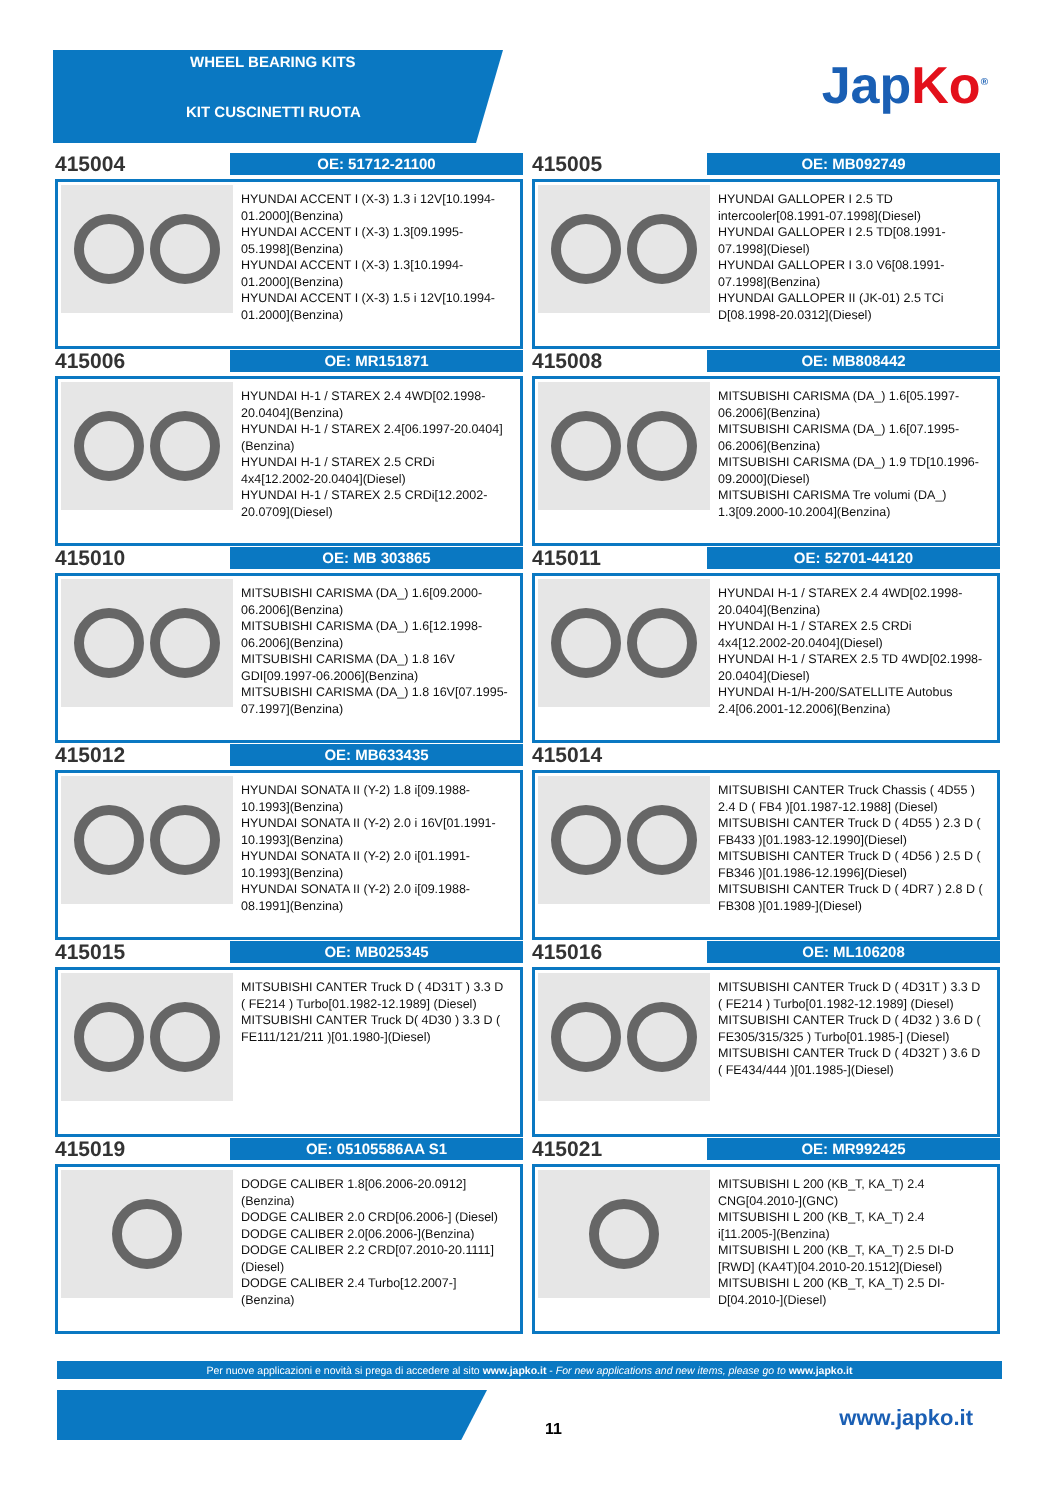WHEEL BEARING KITS
KIT CUSCINETTI RUOTA
JapKo<sup>®</sup>
415004
OE: 51712-21100
HYUNDAI ACCENT I (X-3) 1.3 i 12V[10.1994-01.2000](Benzina)
HYUNDAI ACCENT I (X-3) 1.3[09.1995-05.1998](Benzina)
HYUNDAI ACCENT I (X-3) 1.3[10.1994-01.2000](Benzina)
HYUNDAI ACCENT I (X-3) 1.5 i 12V[10.1994-01.2000](Benzina)
415005
OE: MB092749
HYUNDAI GALLOPER I 2.5 TD intercooler[08.1991-07.1998](Diesel)
HYUNDAI GALLOPER I 2.5 TD[08.1991-07.1998](Diesel)
HYUNDAI GALLOPER I 3.0 V6[08.1991-07.1998](Benzina)
HYUNDAI GALLOPER II (JK-01) 2.5 TCi D[08.1998-20.0312](Diesel)
415006
OE: MR151871
HYUNDAI H-1 / STAREX 2.4 4WD[02.1998-20.0404](Benzina)
HYUNDAI H-1 / STAREX 2.4[06.1997-20.0404](Benzina)
HYUNDAI H-1 / STAREX 2.5 CRDi 4x4[12.2002-20.0404](Diesel)
HYUNDAI H-1 / STAREX 2.5 CRDi[12.2002-20.0709](Diesel)
415008
OE: MB808442
MITSUBISHI CARISMA (DA_) 1.6[05.1997-06.2006](Benzina)
MITSUBISHI CARISMA (DA_) 1.6[07.1995-06.2006](Benzina)
MITSUBISHI CARISMA (DA_) 1.9 TD[10.1996-09.2000](Diesel)
MITSUBISHI CARISMA Tre volumi (DA_) 1.3[09.2000-10.2004](Benzina)
415010
OE: MB 303865
MITSUBISHI CARISMA (DA_) 1.6[09.2000-06.2006](Benzina)
MITSUBISHI CARISMA (DA_) 1.6[12.1998-06.2006](Benzina)
MITSUBISHI CARISMA (DA_) 1.8 16V GDI[09.1997-06.2006](Benzina)
MITSUBISHI CARISMA (DA_) 1.8 16V[07.1995-07.1997](Benzina)
415011
OE: 52701-44120
HYUNDAI H-1 / STAREX 2.4 4WD[02.1998-20.0404](Benzina)
HYUNDAI H-1 / STAREX 2.5 CRDi 4x4[12.2002-20.0404](Diesel)
HYUNDAI H-1 / STAREX 2.5 TD 4WD[02.1998-20.0404](Diesel)
HYUNDAI H-1/H-200/SATELLITE Autobus 2.4[06.2001-12.2006](Benzina)
415012
OE: MB633435
HYUNDAI SONATA II (Y-2) 1.8 i[09.1988-10.1993](Benzina)
HYUNDAI SONATA II (Y-2) 2.0 i 16V[01.1991-10.1993](Benzina)
HYUNDAI SONATA II (Y-2) 2.0 i[01.1991-10.1993](Benzina)
HYUNDAI SONATA II (Y-2) 2.0 i[09.1988-08.1991](Benzina)
415014
MITSUBISHI CANTER Truck Chassis ( 4D55 ) 2.4 D ( FB4 )[01.1987-12.1988] (Diesel)
MITSUBISHI CANTER Truck D ( 4D55 ) 2.3 D ( FB433 )[01.1983-12.1990](Diesel)
MITSUBISHI CANTER Truck D ( 4D56 ) 2.5 D ( FB346 )[01.1986-12.1996](Diesel)
MITSUBISHI CANTER Truck D ( 4DR7 ) 2.8 D ( FB308 )[01.1989-](Diesel)
415015
OE: MB025345
MITSUBISHI CANTER Truck D ( 4D31T ) 3.3 D ( FE214 ) Turbo[01.1982-12.1989] (Diesel)
MITSUBISHI CANTER Truck D( 4D30 ) 3.3 D ( FE111/121/211 )[01.1980-](Diesel)
415016
OE: ML106208
MITSUBISHI CANTER Truck D ( 4D31T ) 3.3 D ( FE214 ) Turbo[01.1982-12.1989] (Diesel)
MITSUBISHI CANTER Truck D ( 4D32 ) 3.6 D ( FE305/315/325 ) Turbo[01.1985-] (Diesel)
MITSUBISHI CANTER Truck D ( 4D32T ) 3.6 D ( FE434/444 )[01.1985-](Diesel)
415019
OE: 05105586AA S1
DODGE CALIBER 1.8[06.2006-20.0912] (Benzina)
DODGE CALIBER 2.0 CRD[06.2006-] (Diesel)
DODGE CALIBER 2.0[06.2006-](Benzina)
DODGE CALIBER 2.2 CRD[07.2010-20.1111](Diesel)
DODGE CALIBER 2.4 Turbo[12.2007-] (Benzina)
415021
OE: MR992425
MITSUBISHI L 200 (KB_T, KA_T) 2.4 CNG[04.2010-](GNC)
MITSUBISHI L 200 (KB_T, KA_T) 2.4 i[11.2005-](Benzina)
MITSUBISHI L 200 (KB_T, KA_T) 2.5 DI-D [RWD] (KA4T)[04.2010-20.1512](Diesel)
MITSUBISHI L 200 (KB_T, KA_T) 2.5 DI-D[04.2010-](Diesel)
Per nuove applicazioni e novità si prega di accedere al sito www.japko.it - For new applications and new items, please go to www.japko.it
11 www.japko.it